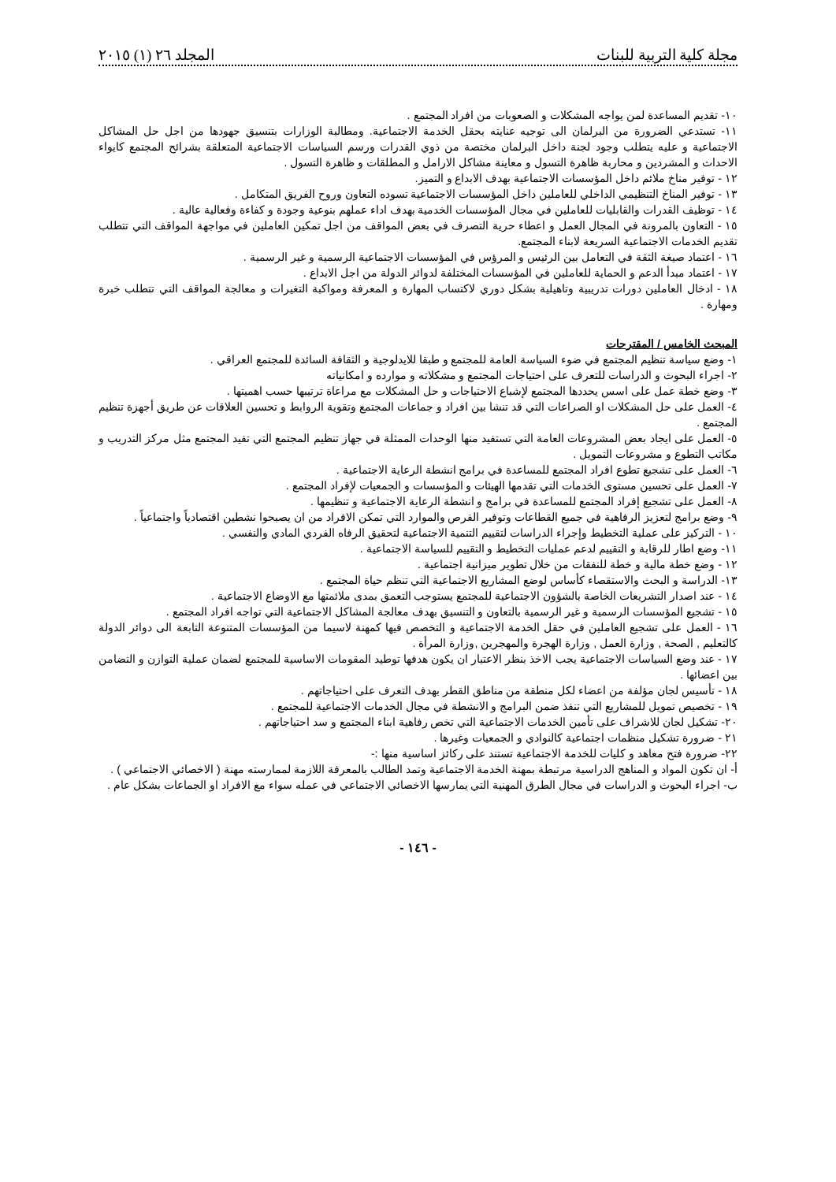مجلة كلية التربية للبنات المجلد ٢٦ (١) ٢٠١٥
١٠- تقديم المساعدة لمن يواجه المشكلات و الصعوبات من افراد المجتمع .
١١- تستدعي الضرورة من البرلمان الى توجيه عنايته بحقل الخدمة الاجتماعية. ومطالبة الوزارات بتنسيق جهودها من اجل حل المشاكل الاجتماعية و عليه يتطلب وجود لجنة داخل البرلمان مختصة من ذوي القدرات ورسم السياسات الاجتماعية المتعلقة بشرائح المجتمع كايواء الاحداث و المشردين و محاربة ظاهرة التسول و معاينة مشاكل الارامل و المطلقات و ظاهرة التسول .
١٢ - توفير مناخ ملائم داخل المؤسسات الاجتماعية بهدف الابداع و التميز.
١٣ - توفير المناخ التنظيمي الداخلي للعاملين داخل المؤسسات الاجتماعية تسوده التعاون وروح الفريق المتكامل .
١٤ - توظيف القدرات والقابليات للعاملين في مجال المؤسسات الخدمية بهدف اداء عملهم بنوعية وجودة و كفاءة وفعالية عالية .
١٥ - التعاون بالمرونة في المجال العمل و اعطاء حرية التصرف في بعض المواقف من اجل تمكين العاملين في مواجهة المواقف التي تتطلب تقديم الخدمات الاجتماعية السريعة لابناء المجتمع.
١٦ - اعتماد صيغة الثقة في التعامل بين الرئيس و المرؤس في المؤسسات الاجتماعية الرسمية و غير الرسمية .
١٧ - اعتماد مبدأ الدعم و الحماية للعاملين في المؤسسات المختلفة لدوائر الدولة من اجل الابداع .
١٨ - ادخال العاملين دورات تدريبية وتاهيلية بشكل دوري لاكتساب المهارة و المعرفة ومواكبة التغيرات و معالجة المواقف التي تتطلب خبرة ومهارة .
المبحث الخامس / المقترحات
١- وضع سياسة تنظيم المجتمع في ضوء السياسة العامة للمجتمع و طبقا للايدلوجية و الثقافة السائدة للمجتمع العراقي .
٢- اجراء البحوث و الدراسات للتعرف على احتياجات المجتمع و مشكلاته و موارده و امكانياته
٣- وضع خطة عمل على اسس يحددها المجتمع لإشباع الاحتياجات و حل المشكلات مع مراعاة ترتيبها حسب اهميتها .
٤- العمل على حل المشكلات او الصراعات التي قد تنشا بين افراد و جماعات المجتمع وتقوية الروابط و تحسين العلاقات عن طريق أجهزة تنظيم المجتمع .
٥- العمل على ايجاد بعض المشروعات العامة التي تستفيد منها الوحدات الممثلة في جهاز تنظيم المجتمع التي تفيد المجتمع مثل مركز التدريب و مكاتب التطوع و مشروعات التمويل .
٦- العمل على تشجيع تطوع افراد المجتمع للمساعدة في برامج انشطة الرعاية الاجتماعية .
٧- العمل على تحسين مستوى الخدمات التي تقدمها الهيئات و المؤسسات و الجمعيات لإفراد المجتمع .
٨- العمل على تشجيع إفراد المجتمع للمساعدة في برامج و انشطة الرعاية الاجتماعية و تنظيمها .
٩- وضع برامج لتعزيز الرفاهية في جميع القطاعات وتوفير الفرص والموارد التي تمكن الافراد من ان يصبحوا نشطين اقتصادياً واجتماعياً .
١٠ - التركيز على عملية التخطيط وإجراء الدراسات لتقييم التنمية الاجتماعية لتحقيق الرفاه الفردي المادي والنفسي .
١١- وضع اطار للرقابة و التقييم لدعم عمليات التخطيط و التقييم للسياسة الاجتماعية .
١٢ - وضع خطة مالية و خطة للنفقات من خلال تطوير ميزانية اجتماعية .
١٣- الدراسة و البحث والاستقصاء كأساس لوضع المشاريع الاجتماعية التي تنظم حياة المجتمع .
١٤ - عند اصدار التشريعات الخاصة بالشؤون الاجتماعية للمجتمع يستوجب التعمق بمدى ملائمتها مع الاوضاع الاجتماعية .
١٥ - تشجيع المؤسسات الرسمية و غير الرسمية بالتعاون و التنسيق بهدف معالجة المشاكل الاجتماعية التي تواجه افراد المجتمع .
١٦ - العمل على تشجيع العاملين في حقل الخدمة الاجتماعية و التخصص فيها كمهنة لاسيما من المؤسسات المتنوعة التابعة الى دوائر الدولة كالتعليم , الصحة , وزارة العمل , وزارة الهجرة والمهجرين ,وزارة المرأة .
١٧ - عند وضع السياسات الاجتماعية يجب الاخذ بنظر الاعتبار ان يكون هدفها توطيد المقومات الاساسية للمجتمع لضمان عملية التوازن و التضامن بين اعضائها .
١٨ - تأسيس لجان مؤلفة من اعضاء لكل منطقة من مناطق القطر بهدف التعرف على احتياجاتهم .
١٩ - تخصيص تمويل للمشاريع التي تنفذ ضمن البرامج و الانشطة في مجال الخدمات الاجتماعية للمجتمع .
٢٠- تشكيل لجان للاشراف على تأمين الخدمات الاجتماعية التي تخص رفاهية ابناء المجتمع و سد احتياجاتهم .
٢١ - ضرورة تشكيل منظمات اجتماعية كالنوادي و الجمعيات وغيرها .
٢٢- ضرورة فتح معاهد و كليات للخدمة الاجتماعية تستند على ركائز اساسية منها :-
أ- ان تكون المواد و المناهج الدراسية مرتبطة بمهنة الخدمة الاجتماعية وتمد الطالب بالمعرفة اللازمة لممارسته مهنة ( الاخصائي الاجتماعي ) .
ب- اجراء البحوث و الدراسات في مجال الطرق المهنية التي يمارسها الاخصائي الاجتماعي في عمله سواء مع الافراد او الجماعات بشكل عام .
- ١٤٦ -